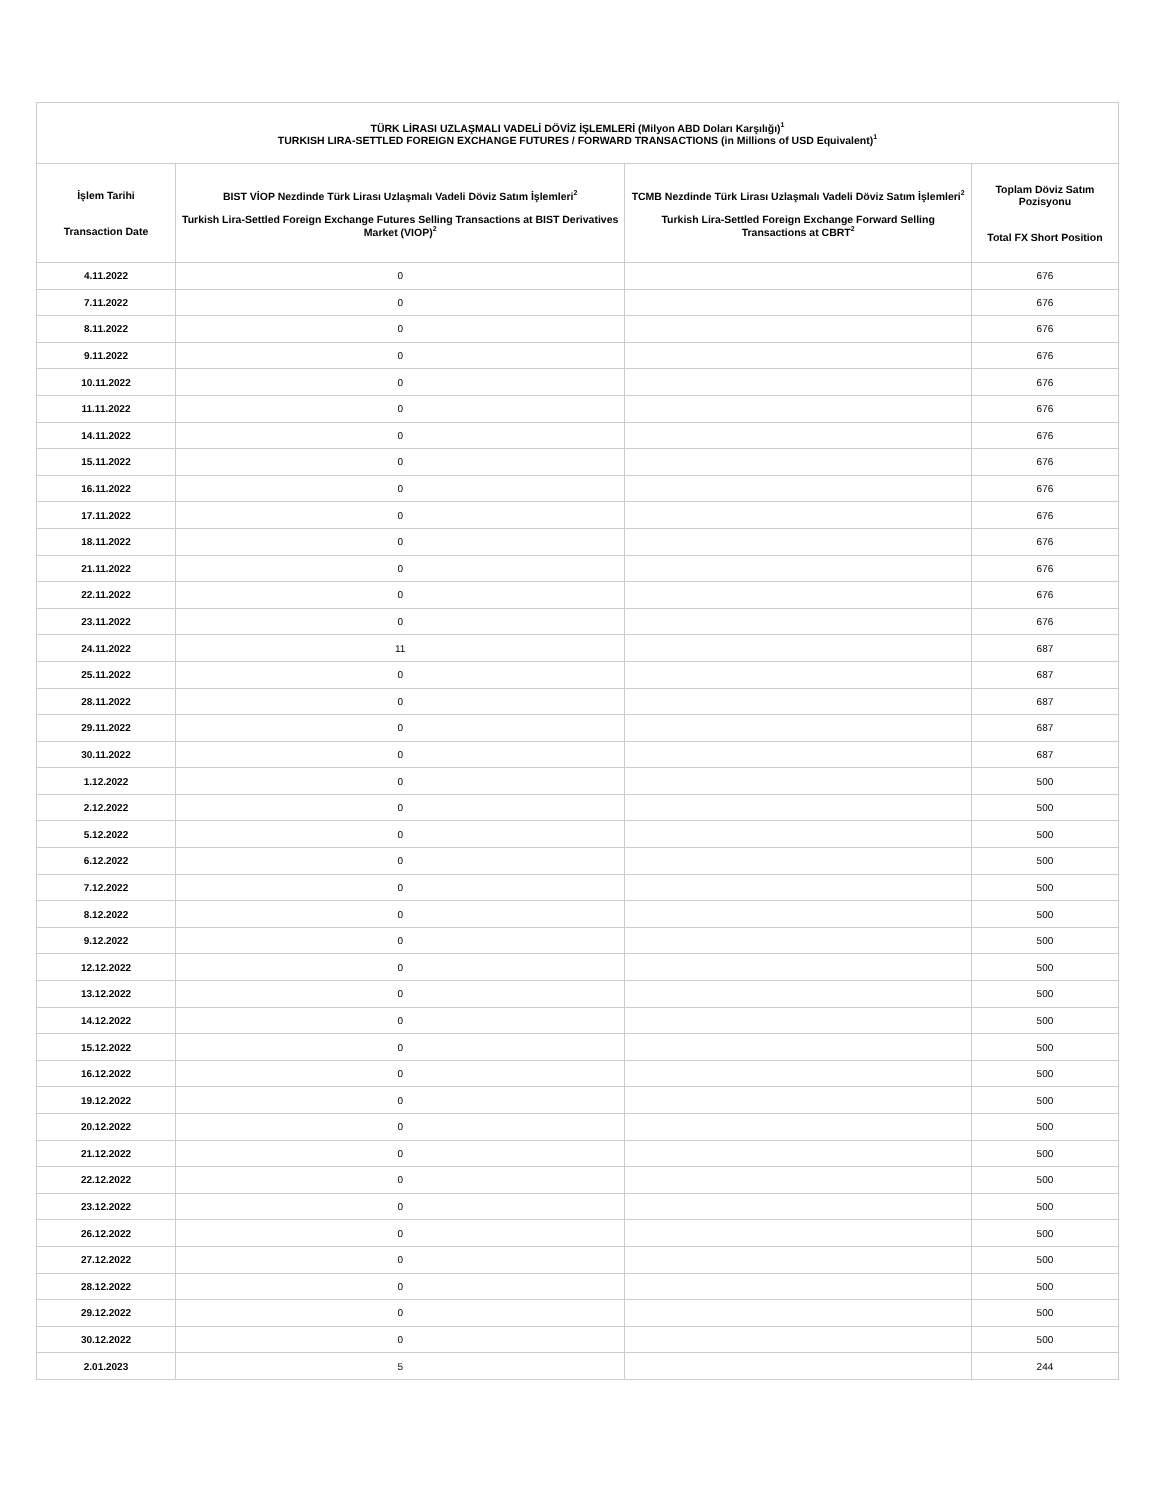| TÜRK LİRASI UZLAŞMALI VADELİ DÖVİZ İŞLEMLERİ (Milyon ABD Doları Karşılığı)<sup>1</sup> TURKISH LIRA-SETTLED FOREIGN EXCHANGE FUTURES / FORWARD TRANSACTIONS (in Millions of USD Equivalent)<sup>1</sup> | | | |
| --- | --- | --- | --- |
| İşlem Tarihi Transaction Date | BIST VİOP Nezdinde Türk Lirası Uzlaşmalı Vadeli Döviz Satım İşlemleri<sup>2</sup> Turkish Lira-Settled Foreign Exchange Futures Selling Transactions at BIST Derivatives Market (VIOP)<sup>2</sup> | TCMB Nezdinde Türk Lirası Uzlaşmalı Vadeli Döviz Satım İşlemleri<sup>2</sup> Turkish Lira-Settled Foreign Exchange Forward Selling Transactions at CBRT<sup>2</sup> | Toplam Döviz Satım Pozisyonu Total FX Short Position |
| 4.11.2022 | 0 | | 676 |
| 7.11.2022 | 0 | | 676 |
| 8.11.2022 | 0 | | 676 |
| 9.11.2022 | 0 | | 676 |
| 10.11.2022 | 0 | | 676 |
| 11.11.2022 | 0 | | 676 |
| 14.11.2022 | 0 | | 676 |
| 15.11.2022 | 0 | | 676 |
| 16.11.2022 | 0 | | 676 |
| 17.11.2022 | 0 | | 676 |
| 18.11.2022 | 0 | | 676 |
| 21.11.2022 | 0 | | 676 |
| 22.11.2022 | 0 | | 676 |
| 23.11.2022 | 0 | | 676 |
| 24.11.2022 | 11 | | 687 |
| 25.11.2022 | 0 | | 687 |
| 28.11.2022 | 0 | | 687 |
| 29.11.2022 | 0 | | 687 |
| 30.11.2022 | 0 | | 687 |
| 1.12.2022 | 0 | | 500 |
| 2.12.2022 | 0 | | 500 |
| 5.12.2022 | 0 | | 500 |
| 6.12.2022 | 0 | | 500 |
| 7.12.2022 | 0 | | 500 |
| 8.12.2022 | 0 | | 500 |
| 9.12.2022 | 0 | | 500 |
| 12.12.2022 | 0 | | 500 |
| 13.12.2022 | 0 | | 500 |
| 14.12.2022 | 0 | | 500 |
| 15.12.2022 | 0 | | 500 |
| 16.12.2022 | 0 | | 500 |
| 19.12.2022 | 0 | | 500 |
| 20.12.2022 | 0 | | 500 |
| 21.12.2022 | 0 | | 500 |
| 22.12.2022 | 0 | | 500 |
| 23.12.2022 | 0 | | 500 |
| 26.12.2022 | 0 | | 500 |
| 27.12.2022 | 0 | | 500 |
| 28.12.2022 | 0 | | 500 |
| 29.12.2022 | 0 | | 500 |
| 30.12.2022 | 0 | | 500 |
| 2.01.2023 | 5 | | 244 |